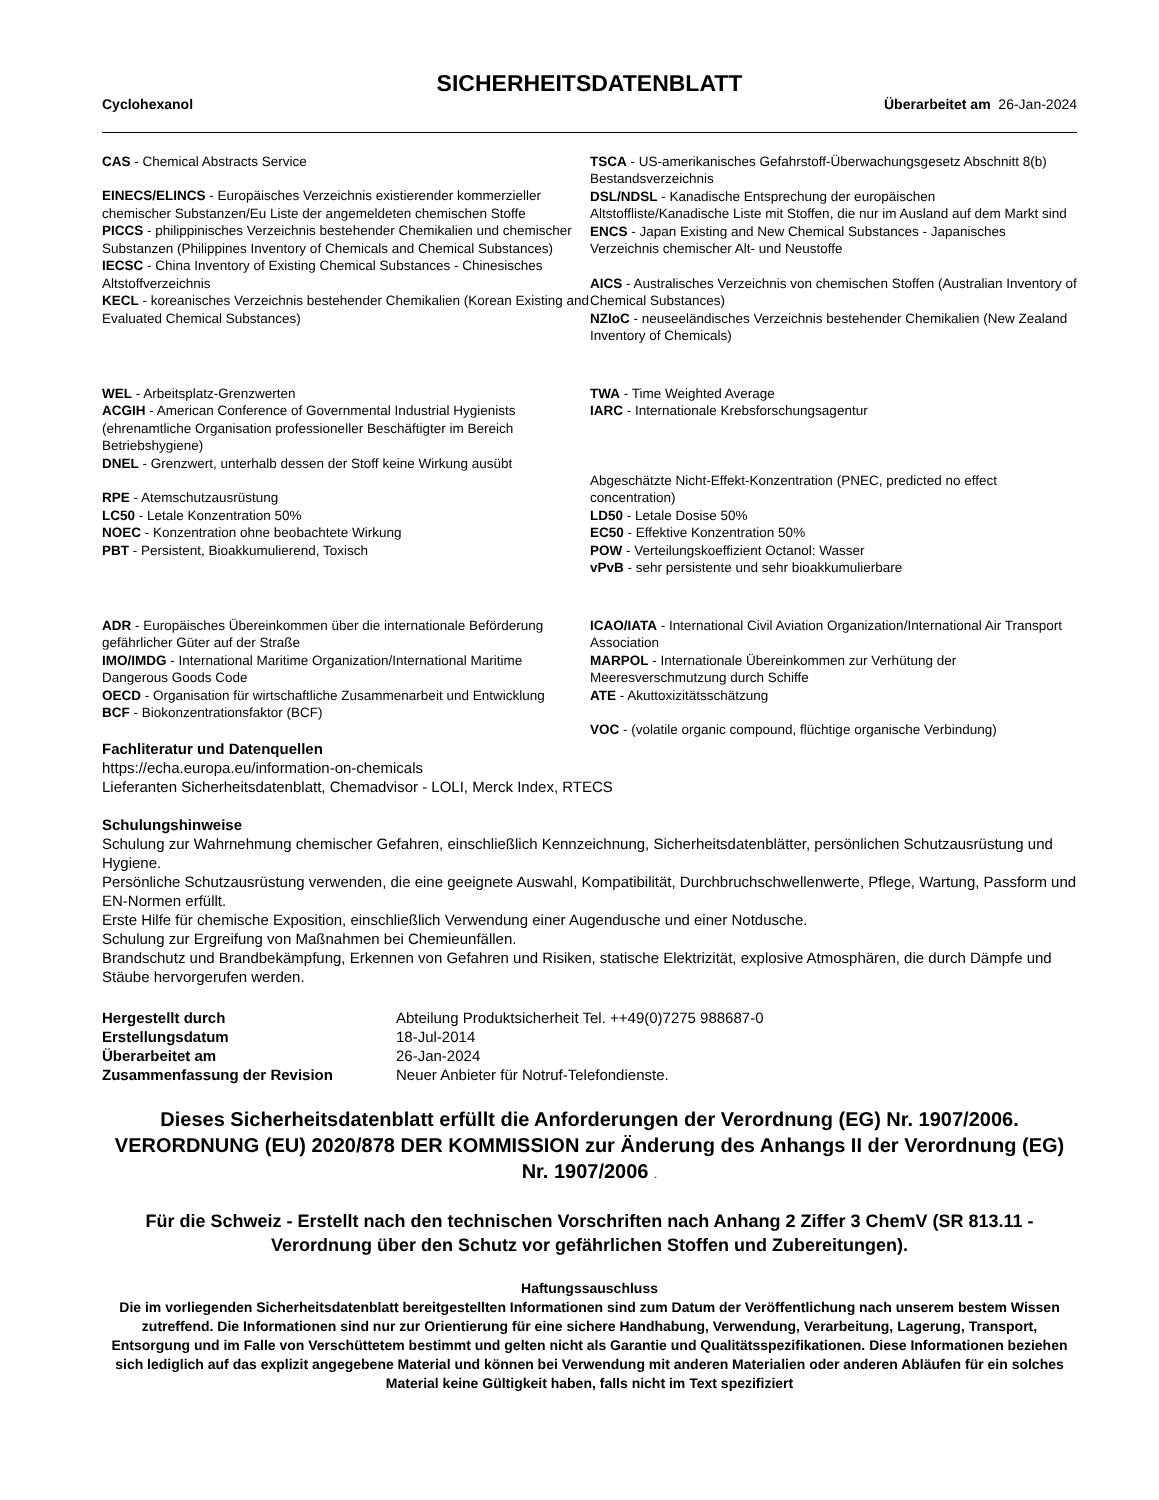SICHERHEITSDATENBLATT
Cyclohexanol Überarbeitet am 26-Jan-2024
CAS - Chemical Abstracts Service
EINECS/ELINCS - Europäisches Verzeichnis existierender kommerzieller chemischer Substanzen/Eu Liste der angemeldeten chemischen Stoffe
PICCS - philippinisches Verzeichnis bestehender Chemikalien und chemischer Substanzen (Philippines Inventory of Chemicals and Chemical Substances)
IECSC - China Inventory of Existing Chemical Substances - Chinesisches Altstoffverzeichnis
KECL - koreanisches Verzeichnis bestehender Chemikalien (Korean Existing and Evaluated Chemical Substances)
TSCA - US-amerikanisches Gefahrstoff-Überwachungsgesetz Abschnitt 8(b) Bestandsverzeichnis
DSL/NDSL - Kanadische Entsprechung der europäischen Altstoffliste/Kanadische Liste mit Stoffen, die nur im Ausland auf dem Markt sind
ENCS - Japan Existing and New Chemical Substances - Japanisches Verzeichnis chemischer Alt- und Neustoffe
AICS - Australisches Verzeichnis von chemischen Stoffen (Australian Inventory of Chemical Substances)
NZIoC - neuseeländisches Verzeichnis bestehender Chemikalien (New Zealand Inventory of Chemicals)
WEL - Arbeitsplatz-Grenzwerten
ACGIH - American Conference of Governmental Industrial Hygienists (ehrenamtliche Organisation professioneller Beschäftigter im Bereich Betriebshygiene)
DNEL - Grenzwert, unterhalb dessen der Stoff keine Wirkung ausübt
RPE - Atemschutzausrüstung
LC50 - Letale Konzentration 50%
NOEC - Konzentration ohne beobachtete Wirkung
PBT - Persistent, Bioakkumulierend, Toxisch
TWA - Time Weighted Average
IARC - Internationale Krebsforschungsagentur
Abgeschätzte Nicht-Effekt-Konzentration (PNEC, predicted no effect concentration)
LD50 - Letale Dosise 50%
EC50 - Effektive Konzentration 50%
POW - Verteilungskoeffizient Octanol: Wasser
vPvB - sehr persistente und sehr bioakkumulierbare
ADR - Europäisches Übereinkommen über die internationale Beförderung gefährlicher Güter auf der Straße
IMO/IMDG - International Maritime Organization/International Maritime Dangerous Goods Code
OECD - Organisation für wirtschaftliche Zusammenarbeit und Entwicklung
BCF - Biokonzentrationsfaktor (BCF)
ICAO/IATA - International Civil Aviation Organization/International Air Transport Association
MARPOL - Internationale Übereinkommen zur Verhütung der Meeresverschmutzung durch Schiffe
ATE - Akuttoxizitätsschätzung
VOC - (volatile organic compound, flüchtige organische Verbindung)
Fachliteratur und Datenquellen
https://echa.europa.eu/information-on-chemicals
Lieferanten Sicherheitsdatenblatt, Chemadvisor - LOLI, Merck Index, RTECS
Schulungshinweise
Schulung zur Wahrnehmung chemischer Gefahren, einschließlich Kennzeichnung, Sicherheitsdatenblätter, persönlichen Schutzausrüstung und Hygiene.
Persönliche Schutzausrüstung verwenden, die eine geeignete Auswahl, Kompatibilität, Durchbruchschwellenwerte, Pflege, Wartung, Passform und EN-Normen erfüllt.
Erste Hilfe für chemische Exposition, einschließlich Verwendung einer Augendusche und einer Notdusche.
Schulung zur Ergreifung von Maßnahmen bei Chemieunfällen.
Brandschutz und Brandbekämpfung, Erkennen von Gefahren und Risiken, statische Elektrizität, explosive Atmosphären, die durch Dämpfe und Stäube hervorgerufen werden.
Hergestellt durch Abteilung Produktsicherheit Tel. ++49(0)7275 988687-0 Erstellungsdatum 18-Jul-2014 Überarbeitet am 26-Jan-2024 Zusammenfassung der Revision Neuer Anbieter für Notruf-Telefondienste.
Dieses Sicherheitsdatenblatt erfüllt die Anforderungen der Verordnung (EG) Nr. 1907/2006. VERORDNUNG (EU) 2020/878 DER KOMMISSION zur Änderung des Anhangs II der Verordnung (EG) Nr. 1907/2006 .
Für die Schweiz - Erstellt nach den technischen Vorschriften nach Anhang 2 Ziffer 3 ChemV (SR 813.11 - Verordnung über den Schutz vor gefährlichen Stoffen und Zubereitungen).
Haftungssauschluss
Die im vorliegenden Sicherheitsdatenblatt bereitgestellten Informationen sind zum Datum der Veröffentlichung nach unserem bestem Wissen zutreffend. Die Informationen sind nur zur Orientierung für eine sichere Handhabung, Verwendung, Verarbeitung, Lagerung, Transport, Entsorgung und im Falle von Verschüttetem bestimmt und gelten nicht als Garantie und Qualitätsspezifikationen. Diese Informationen beziehen sich lediglich auf das explizit angegebene Material und können bei Verwendung mit anderen Materialien oder anderen Abläufen für ein solches Material keine Gültigkeit haben, falls nicht im Text spezifiziert